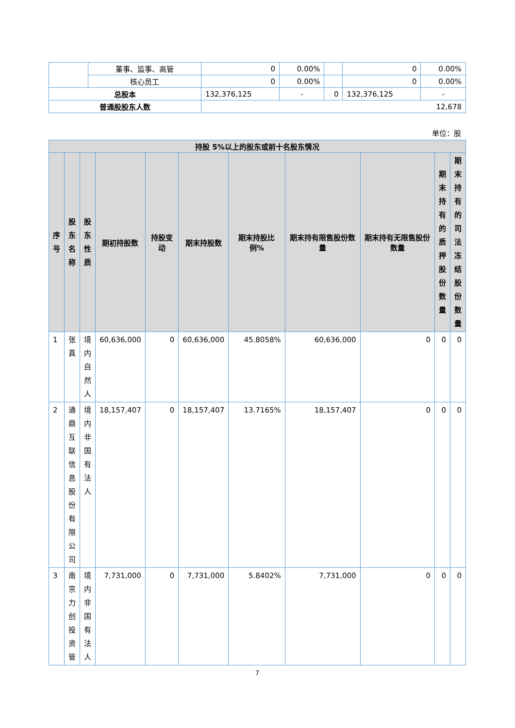| | 董事、监事、高管 | 0 | 0.00% | | 0 | 0.00% |
| | 核心员工 | 0 | 0.00% | | 0 | 0.00% |
| 总股本 | | 132,376,125 | - | 0 | 132,376,125 | - |
| 普通股股东人数 | | 12,678 | | | | |
单位：股
| 持股 5%以上的股东或前十名股东情况 | | | | | | | | | | |
| --- | --- | --- | --- | --- | --- | --- | --- | --- | --- | --- |
| 序号 | 股东名称 | 股东性质 | 期初持股数 | 持股变动 | 期末持股数 | 期末持股比例% | 期末持有限售股份数量 | 期末持有无限售股份数量 | 期末持有的质押股份数量 | 期末持有的司法冻结股份数量 |
| 1 | 张真 | 境内自然人 | 60,636,000 | 0 | 60,636,000 | 45.8058% | 60,636,000 | 0 | 0 | 0 |
| 2 | 通鼎互联信息股份有限公司 | 境内非国有法人 | 18,157,407 | 0 | 18,157,407 | 13.7165% | 18,157,407 | 0 | 0 | 0 |
| 3 | 南京力创投资管 | 境内非国有法人 | 7,731,000 | 0 | 7,731,000 | 5.8402% | 7,731,000 | 0 | 0 | 0 |
7